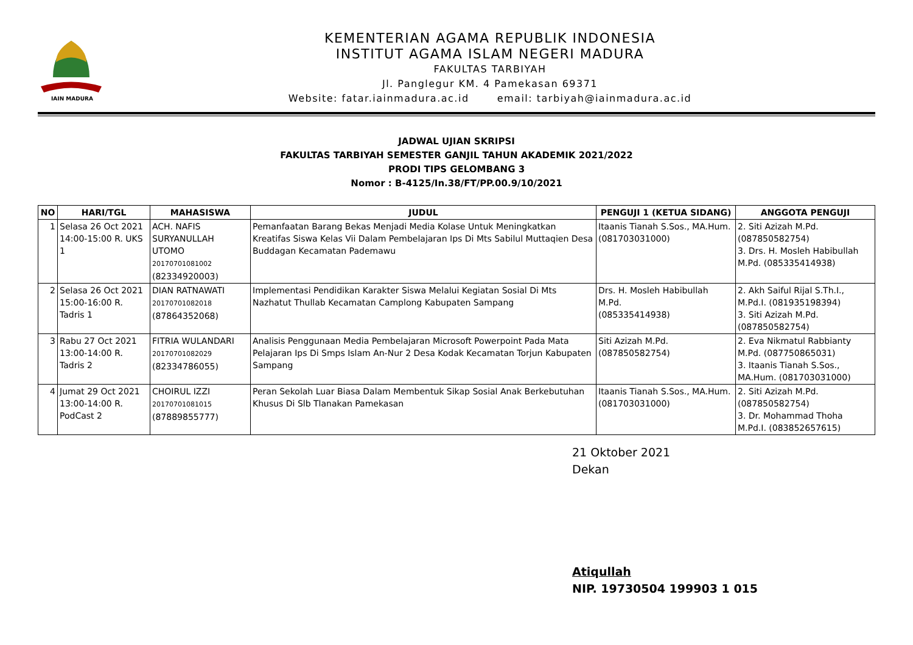IAIN MADURA
KEMENTERIAN AGAMA REPUBLIK INDONESIA
INSTITUT AGAMA ISLAM NEGERI MADURA
FAKULTAS TARBIYAH
Jl. Panglegur KM. 4 Pamekasan 69371
Website: fatar.iainmadura.ac.id email: tarbiyah@iainmadura.ac.id
JADWAL UJIAN SKRIPSI
FAKULTAS TARBIYAH SEMESTER GANJIL TAHUN AKADEMIK 2021/2022
PRODI TIPS GELOMBANG 3
Nomor : B-4125/In.38/FT/PP.00.9/10/2021
| NO | HARI/TGL | MAHASISWA | JUDUL | PENGUJI 1 (KETUA SIDANG) | ANGGOTA PENGUJI |
| --- | --- | --- | --- | --- | --- |
| 1 | Selasa 26 Oct 2021 14:00-15:00 R. UKS 1 | ACH. NAFIS SURYANULLAH UTOMO 20170701081002 (82334920003) | Pemanfaatan Barang Bekas Menjadi Media Kolase Untuk Meningkatkan Kreatifas Siswa Kelas Vii Dalam Pembelajaran Ips Di Mts Sabilul Muttaqien Desa Buddagan Kecamatan Pademawu | Itaanis Tianah S.Sos., MA.Hum. (081703031000) | 2. Siti Azizah M.Pd. (087850582754) 3. Drs. H. Mosleh Habibullah M.Pd. (085335414938) |
| 2 | Selasa 26 Oct 2021 15:00-16:00 R. Tadris 1 | DIAN RATNAWATI 20170701082018 (87864352068) | Implementasi Pendidikan Karakter Siswa Melalui Kegiatan Sosial Di Mts Nazhatut Thullab Kecamatan Camplong Kabupaten Sampang | Drs. H. Mosleh Habibullah M.Pd. (085335414938) | 2. Akh Saiful Rijal S.Th.I., M.Pd.I. (081935198394) 3. Siti Azizah M.Pd. (087850582754) |
| 3 | Rabu 27 Oct 2021 13:00-14:00 R. Tadris 2 | FITRIA WULANDARI 20170701082029 (82334786055) | Analisis Penggunaan Media Pembelajaran Microsoft Powerpoint Pada Mata Pelajaran Ips Di Smps Islam An-Nur 2 Desa Kodak Kecamatan Torjun Kabupaten Sampang | Siti Azizah M.Pd. (087850582754) | 2. Eva Nikmatul Rabbianty M.Pd. (087750865031) 3. Itaanis Tianah S.Sos., MA.Hum. (081703031000) |
| 4 | Jumat 29 Oct 2021 13:00-14:00 R. PodCast 2 | CHOIRUL IZZI 20170701081015 (87889855777) | Peran Sekolah Luar Biasa Dalam Membentuk Sikap Sosial Anak Berkebutuhan Khusus Di Slb Tlanakan Pamekasan | Itaanis Tianah S.Sos., MA.Hum. (081703031000) | 2. Siti Azizah M.Pd. (087850582754) 3. Dr. Mohammad Thoha M.Pd.I. (083852657615) |
21 Oktober 2021
Dekan
Atiqullah
NIP. 19730504 199903 1 015